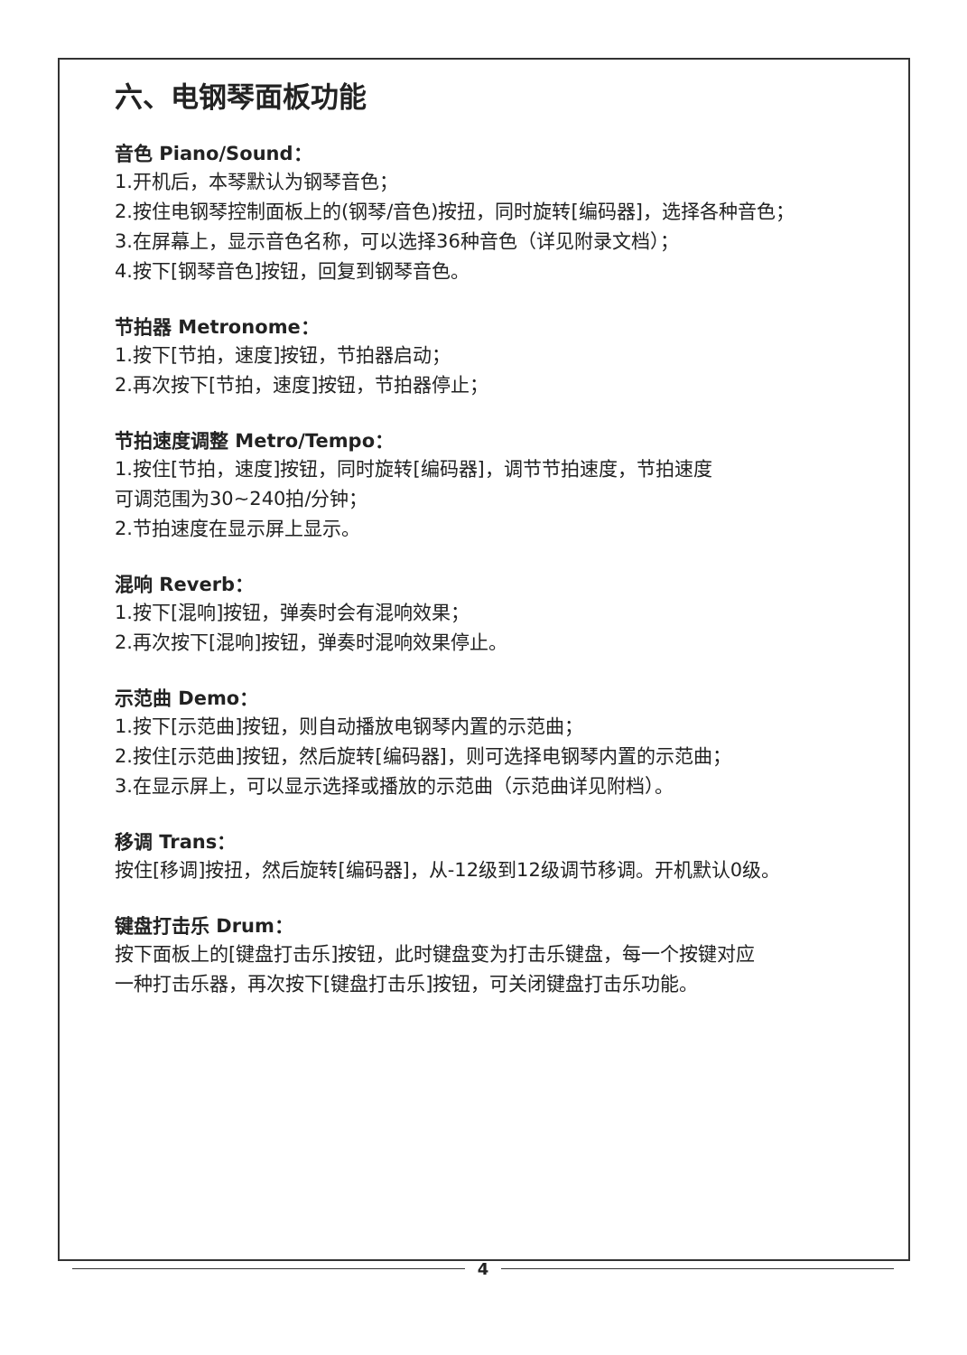六、电钢琴面板功能
音色 Piano/Sound：
1.开机后，本琴默认为钢琴音色；
2.按住电钢琴控制面板上的(钢琴/音色)按扭，同时旋转[编码器]，选择各种音色；
3.在屏幕上，显示音色名称，可以选择36种音色（详见附录文档）；
4.按下[钢琴音色]按钮，回复到钢琴音色。
节拍器 Metronome：
1.按下[节拍，速度]按钮，节拍器启动；
2.再次按下[节拍，速度]按钮，节拍器停止；
节拍速度调整 Metro/Tempo：
1.按住[节拍，速度]按钮，同时旋转[编码器]，调节节拍速度，节拍速度
可调范围为30~240拍/分钟；
2.节拍速度在显示屏上显示。
混响 Reverb：
1.按下[混响]按钮，弹奏时会有混响效果；
2.再次按下[混响]按钮，弹奏时混响效果停止。
示范曲 Demo：
1.按下[示范曲]按钮，则自动播放电钢琴内置的示范曲；
2.按住[示范曲]按钮，然后旋转[编码器]，则可选择电钢琴内置的示范曲；
3.在显示屏上，可以显示选择或播放的示范曲（示范曲详见附档）。
移调 Trans：
按住[移调]按扭，然后旋转[编码器]，从-12级到12级调节移调。开机默认0级。
键盘打击乐 Drum：
按下面板上的[键盘打击乐]按钮，此时键盘变为打击乐键盘，每一个按键对应
一种打击乐器，再次按下[键盘打击乐]按钮，可关闭键盘打击乐功能。
4